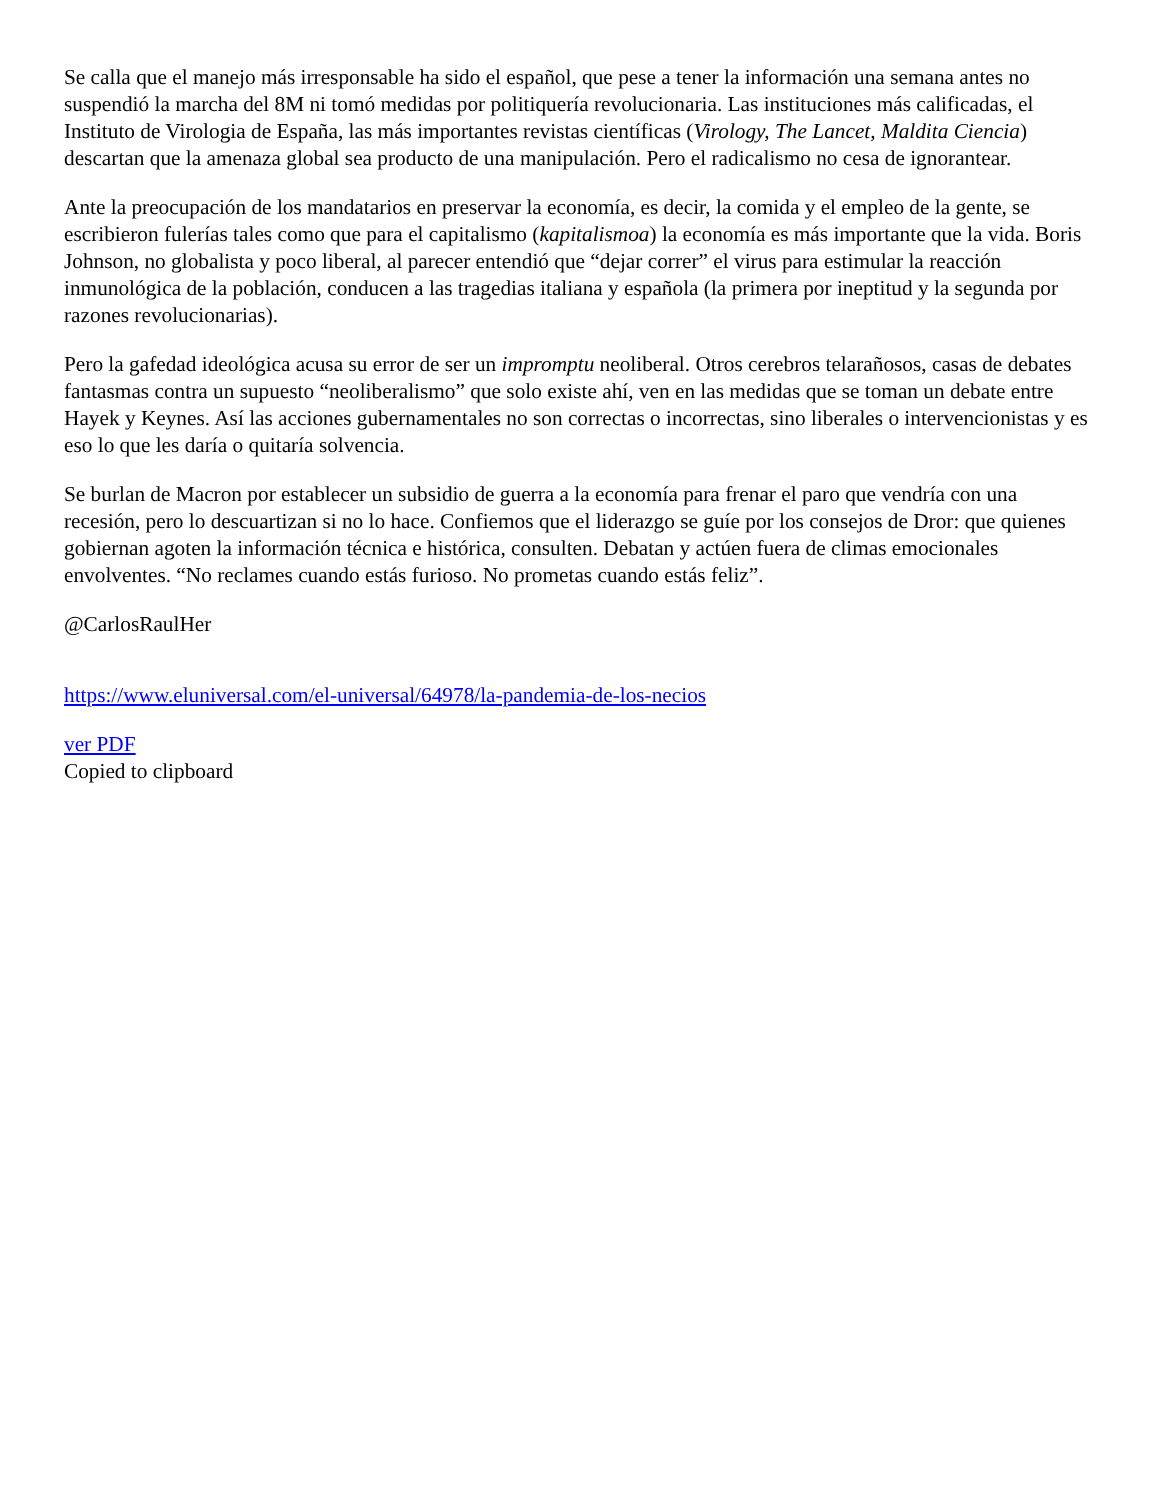Se calla que el manejo más irresponsable ha sido el español, que pese a tener la información una semana antes no suspendió la marcha del 8M ni tomó medidas por politiquería revolucionaria. Las instituciones más calificadas, el Instituto de Virologia de España, las más importantes revistas científicas (Virology, The Lancet, Maldita Ciencia) descartan que la amenaza global sea producto de una manipulación. Pero el radicalismo no cesa de ignorantear.
Ante la preocupación de los mandatarios en preservar la economía, es decir, la comida y el empleo de la gente, se escribieron fulerías tales como que para el capitalismo (kapitalismoa) la economía es más importante que la vida. Boris Johnson, no globalista y poco liberal, al parecer entendió que “dejar correr” el virus para estimular la reacción inmunológica de la población, conducen a las tragedias italiana y española (la primera por ineptitud y la segunda por razones revolucionarias).
Pero la gafedad ideológica acusa su error de ser un impromptu neoliberal. Otros cerebros telarañosos, casas de debates fantasmas contra un supuesto “neoliberalismo” que solo existe ahí, ven en las medidas que se toman un debate entre Hayek y Keynes. Así las acciones gubernamentales no son correctas o incorrectas, sino liberales o intervencionistas y es eso lo que les daría o quitaría solvencia.
Se burlan de Macron por establecer un subsidio de guerra a la economía para frenar el paro que vendría con una recesión, pero lo descuartizan si no lo hace. Confiemos que el liderazgo se guíe por los consejos de Dror: que quienes gobiernan agoten la información técnica e histórica, consulten. Debatan y actúen fuera de climas emocionales envolventes. “No reclames cuando estás furioso. No prometas cuando estás feliz”.
@CarlosRaulHer
https://www.eluniversal.com/el-universal/64978/la-pandemia-de-los-necios
ver PDF
Copied to clipboard